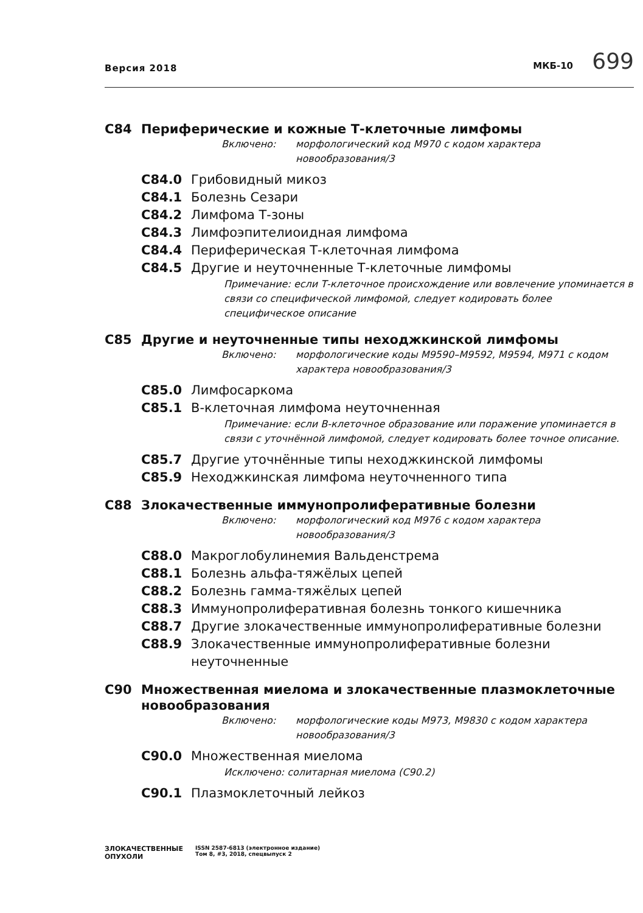Версия 2018
МКБ-10 699
C84 Периферические и кожные Т-клеточные лимфомы
Включено: морфологический код M970 с кодом характера новообразования/3
C84.0 Грибовидный микоз
C84.1 Болезнь Сезари
C84.2 Лимфома Т-зоны
C84.3 Лимфоэпителиоидная лимфома
C84.4 Периферическая Т-клеточная лимфома
C84.5 Другие и неуточненные Т-клеточные лимфомы
Примечание: если Т-клеточное происхождение или вовлечение упоминается в связи со специфической лимфомой, следует кодировать более специфическое описание
C85 Другие и неуточненные типы неходжкинской лимфомы
Включено: морфологические коды M9590–M9592, M9594, M971 с кодом характера новообразования/3
C85.0 Лимфосаркома
C85.1 В-клеточная лимфома неуточненная
Примечание: если В-клеточное образование или поражение упоминается в связи с уточнённой лимфомой, следует кодировать более точное описание.
C85.7 Другие уточнённые типы неходжкинской лимфомы
C85.9 Неходжкинская лимфома неуточненного типа
C88 Злокачественные иммунопролиферативные болезни
Включено: морфологический код M976 с кодом характера новообразования/3
C88.0 Макроглобулинемия Вальденстрема
C88.1 Болезнь альфа-тяжёлых цепей
C88.2 Болезнь гамма-тяжёлых цепей
C88.3 Иммунопролиферативная болезнь тонкого кишечника
C88.7 Другие злокачественные иммунопролиферативные болезни
C88.9 Злокачественные иммунопролиферативные болезни неуточненные
C90 Множественная миелома и злокачественные плазмоклеточные новообразования
Включено: морфологические коды M973, M9830 с кодом характера новообразования/3
C90.0 Множественная миелома
Исключено: солитарная миелома (C90.2)
C90.1 Плазмоклеточный лейкоз
ЗЛОКАЧЕСТВЕННЫЕ
ОПУХОЛИ
ISSN 2587-6813 (электронное издание)
Том 8, #3, 2018, спецвыпуск 2